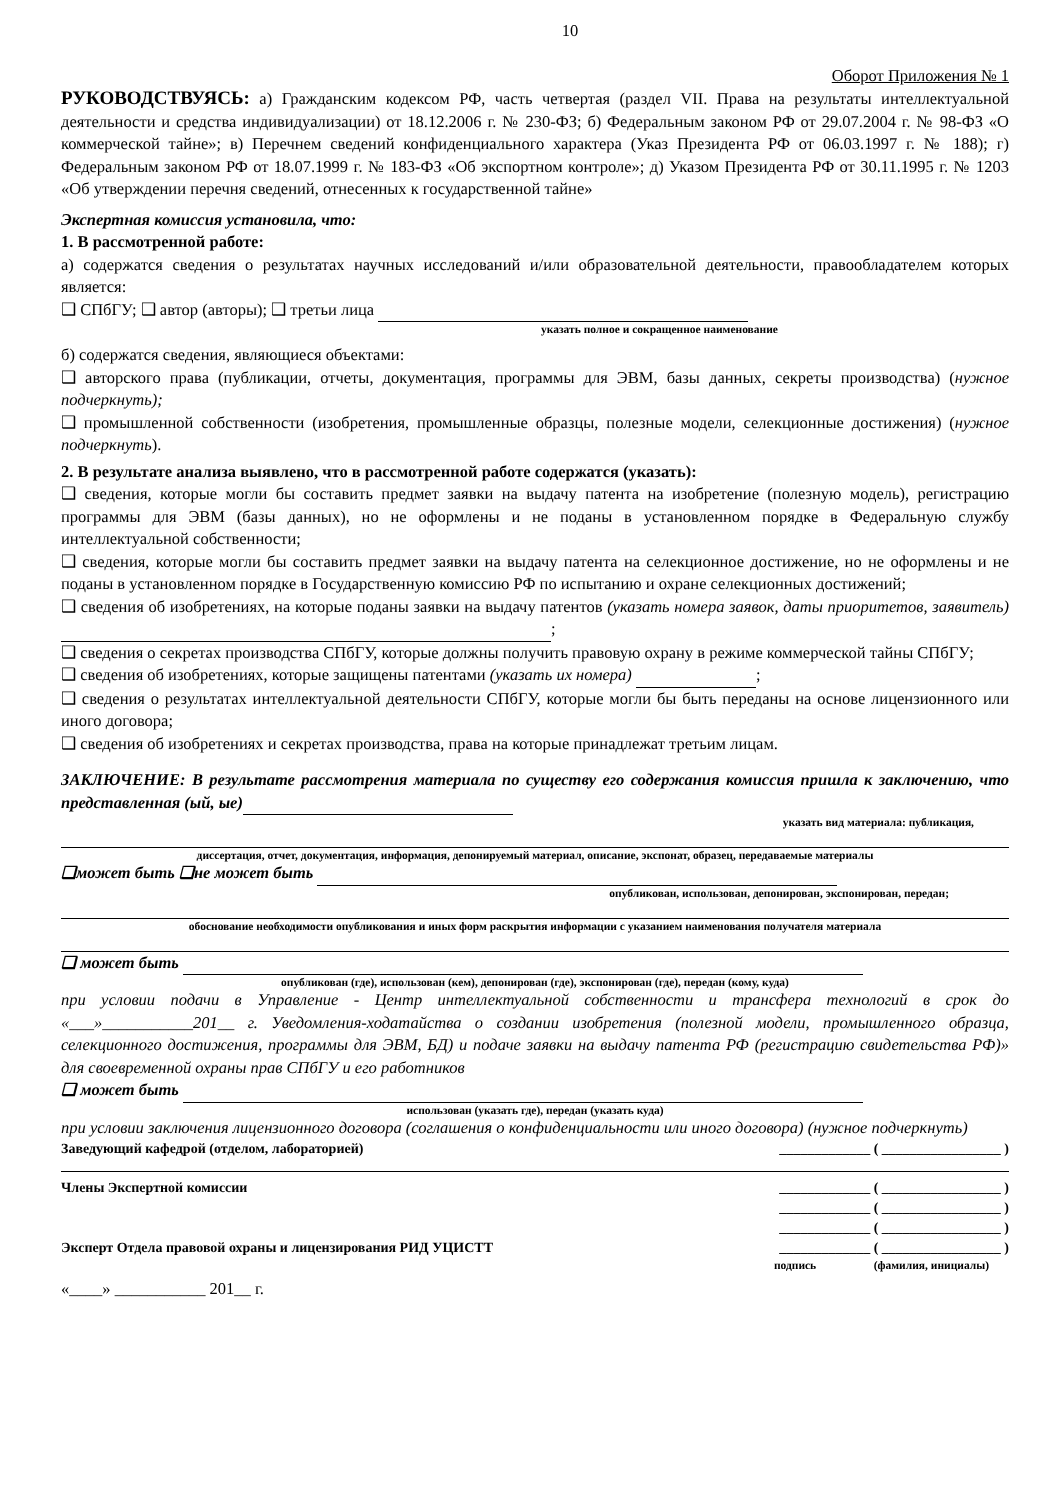10
Оборот Приложения № 1
РУКОВОДСТВУЯСЬ: а) Гражданским кодексом РФ, часть четвертая (раздел VII. Права на результаты интеллектуальной деятельности и средства индивидуализации) от 18.12.2006 г. № 230-ФЗ; б) Федеральным законом РФ от 29.07.2004 г. № 98-ФЗ «О коммерческой тайне»; в) Перечнем сведений конфиденциального характера (Указ Президента РФ от 06.03.1997 г. № 188); г) Федеральным законом РФ от 18.07.1999 г. № 183-ФЗ «Об экспортном контроле»; д) Указом Президента РФ от 30.11.1995 г. № 1203 «Об утверждении перечня сведений, отнесенных к государственной тайне»
Экспертная комиссия установила, что:
1. В рассмотренной работе:
а) содержатся сведения о результатах научных исследований и/или образовательной деятельности, правообладателем которых является:
❑ СПбГУ; ❑ автор (авторы); ❑ третьи лица
указать полное и сокращенное наименование
б) содержатся сведения, являющиеся объектами:
❑ авторского права (публикации, отчеты, документация, программы для ЭВМ, базы данных, секреты производства) (нужное подчеркнуть);
❑ промышленной собственности (изобретения, промышленные образцы, полезные модели, селекционные достижения) (нужное подчеркнуть).
2. В результате анализа выявлено, что в рассмотренной работе содержатся (указать):
❑ сведения, которые могли бы составить предмет заявки на выдачу патента на изобретение (полезную модель), регистрацию программы для ЭВМ (базы данных), но не оформлены и не поданы в установленном порядке в Федеральную службу интеллектуальной собственности;
❑ сведения, которые могли бы составить предмет заявки на выдачу патента на селекционное достижение, но не оформлены и не поданы в установленном порядке в Государственную комиссию РФ по испытанию и охране селекционных достижений;
❑ сведения об изобретениях, на которые поданы заявки на выдачу патентов (указать номера заявок, даты приоритетов, заявитель) ;
❑ сведения о секретах производства СПбГУ, которые должны получить правовую охрану в режиме коммерческой тайны СПбГУ;
❑ сведения об изобретениях, которые защищены патентами (указать их номера) ;
❑ сведения о результатах интеллектуальной деятельности СПбГУ, которые могли бы быть переданы на основе лицензионного или иного договора;
❑ сведения об изобретениях и секретах производства, права на которые принадлежат третьим лицам.
ЗАКЛЮЧЕНИЕ: В результате рассмотрения материала по существу его содержания комиссия пришла к заключению, что представленная (ый, ые)
указать вид материала: публикация,
диссертация, отчет, документация, информация, депонируемый материал, описание, экспонат, образец, передаваемые материалы
❑может быть ❑не может быть
опубликован, использован, депонирован, экспонирован, передан;
обоснование необходимости опубликования и иных форм раскрытия информации с указанием наименования получателя материала
❑ может быть
опубликован (где), использован (кем), депонирован (где), экспонирован (где), передан (кому, куда)
при условии подачи в Управление - Центр интеллектуальной собственности и трансфера технологий в срок до «___»___________201__ г. Уведомления-ходатайства о создании изобретения (полезной модели, промышленного образца, селекционного достижения, программы для ЭВМ, БД) и подаче заявки на выдачу патента РФ (регистрацию свидетельства РФ)» для своевременной охраны прав СПбГУ и его работников
❑ может быть
использован (указать где), передан (указать куда)
при условии заключения лицензионного договора (соглашения о конфиденциальности или иного договора) (нужное подчеркнуть)
Заведующий кафедрой (отделом, лабораторией) _____________ ( _________________ )
Члены Экспертной комиссии _____________ ( _________________ )
_____________ ( _________________ )
_____________ ( _________________ )
Эксперт Отдела правовой охраны и лицензирования РИД УЦИСТТ _____________ ( _________________ )
подпись (фамилия, инициалы)
«____» ___________ 201__ г.